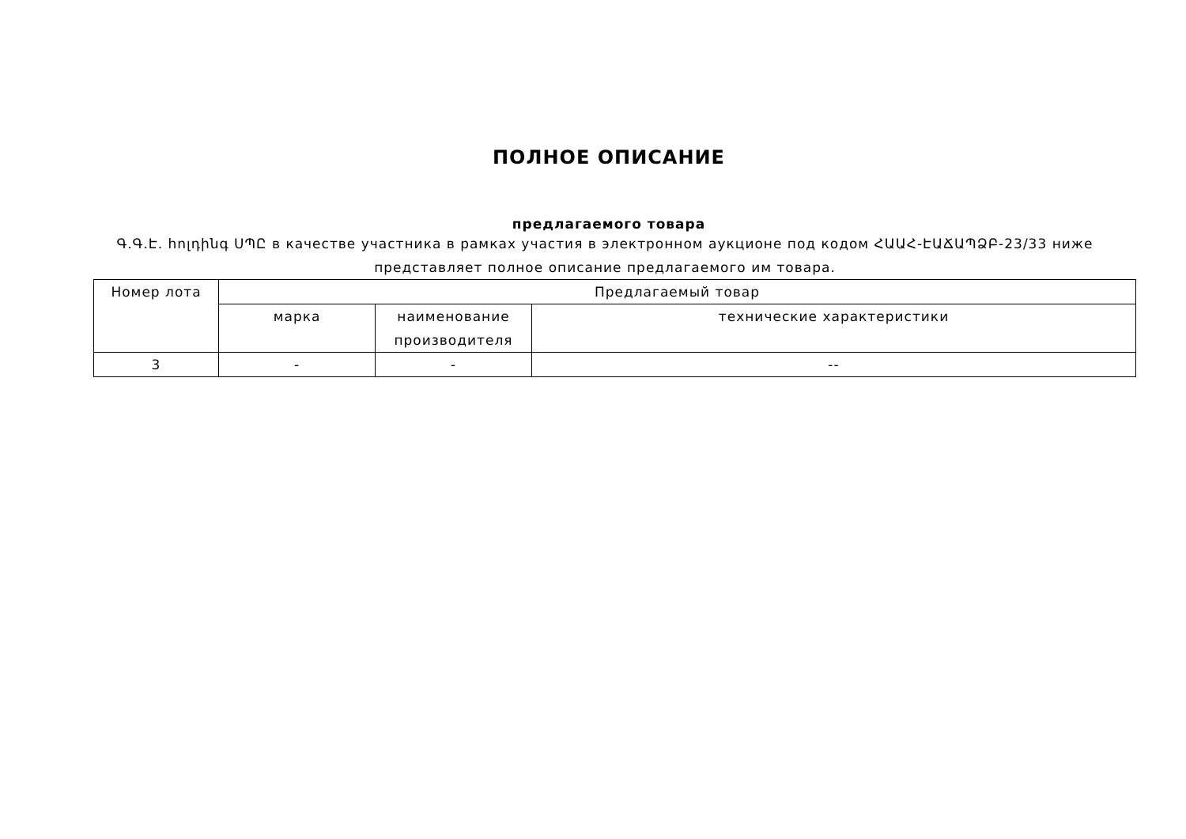ПОЛНОЕ ОПИСАНИЕ
предлагаемого товара
Գ.Գ.Է. հոլդինգ ՍՊԸ в качестве участника в рамках участия в электронном аукционе под кодом ՀԱԱՀ-ԷԱՃԱՊՁԲ-23/33 ниже представляет полное описание предлагаемого им товара.
| Номер лота | Предлагаемый товар | | |
| --- | --- | --- | --- |
| | марка | наименование производителя | технические характеристики |
| 3 | - | - | -- |